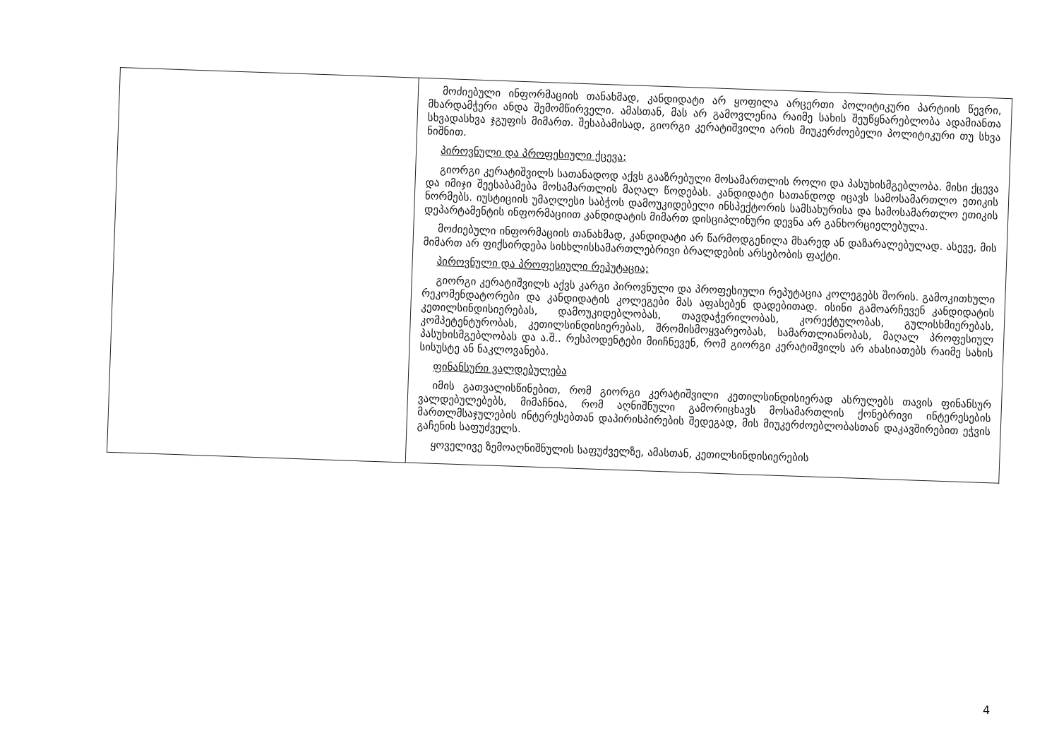| | მოძიებული ინფორმაციის თანახმად, კანდიდატი არ ყოფილა არცერთი პოლიტიკური პარტიის წევრი, მხარდამჭერი ანდა შემომწირველი. ამასთან, მას არ გამოვლენია რაიმე სახის შეუწყნარებლობა ადამიანთა სხვადასხვა ჯგუფის მიმართ. შესაბამისად, გიორგი კერატიშვილი არის მიუკერძოებელი პოლიტიკური თუ სხვა ნიშნით. პიროვნული და პროფესიული ქცევა; გიორგი კერატიშვილს სათანადოდ აქვს გააზრებული მოსამართლის როლი და პასუხისმგებლობა. მისი ქცევა და იმიჯი შეესაბამება მოსამართლის მაღალ წოდებას. კანდიდატი სათანდოდ იცავს სამოსამართლო ეთიკის ნორმებს. იუსტიციის უმაღლესი საბჭოს დამოუკიდებელი ინსპექტორის სამსახურისა და სამოსამართლო ეთიკის დეპარტამენტის ინფორმაციით კანდიდატის მიმართ დისციპლინური დევნა არ განხორციელებულა. მოძიებული ინფორმაციის თანახმად, კანდიდატი არ წარმოდგენილა მხარედ ან დაზარალებულად. ასევე, მის მიმართ არ ფიქსირდება სისხლისსამართლებრივი ბრალდების არსებობის ფაქტი. პიროვნული და პროფესიული რეპუტაცია; გიორგი კერატიშვილს აქვს კარგი პიროვნული და პროფესიული რეპუტაცია კოლეგებს შორის. გამოკითხული რეკომენდატორები და კანდიდატის კოლეგები მას აფასებენ დადებითად. ისინი გამოარჩევენ კანდიდატის კეთილსინდისიერებას, დამოუკიდებლობას, თავდაჭერილობას, კორექტულობას, გულისხმიერებას, კომპეტენტურობას, კეთილსინდისიერებას, შრომისმოყვარეობას, სამართლიანობას, მაღალ პროფესიულ პასუხისმგებლობას და ა.შ.. რესპოდენტები მიიჩნევენ, რომ გიორგი კერატიშვილს არ ახასიათებს რაიმე სახის სისუსტე ან ნაკლოვანება. ფინანსური ვალდებულება იმის გათვალისწინებით, რომ გიორგი კერატიშვილი კეთილსინდისიერად ასრულებს თავის ფინანსურ ვალდებულებებს, მიმაჩნია, რომ აღნიშნული გამორიცხავს მოსამართლის ქონებრივი ინტერესების მართლმსაჯულების ინტერესებთან დაპირისპირების შედეგად, მის მიუკერძოებლობასთან დაკავშირებით ეჭვის გაჩენის საფუძველს. ყოველივე ზემოაღნიშნულის საფუძველზე, ამასთან, კეთილსინდისიერების |
4